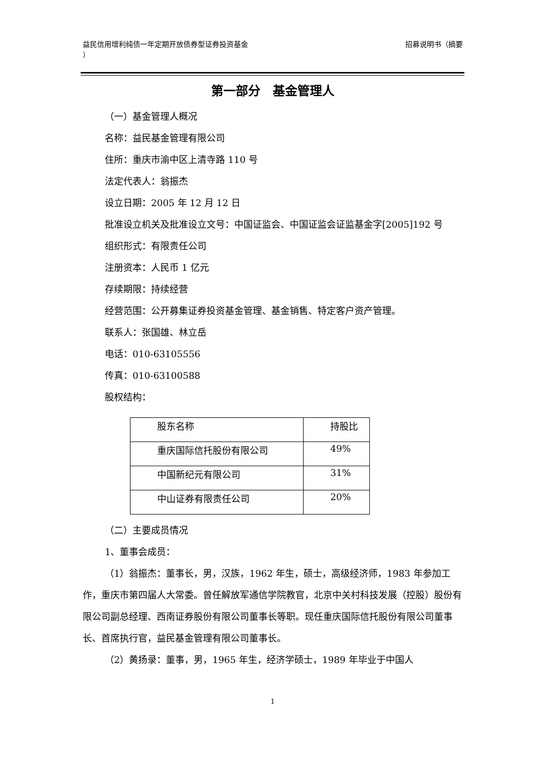益民信用增利纯债一年定期开放债券型证券投资基金
） 招募说明书（摘要
第一部分　基金管理人
（一）基金管理人概况
名称：益民基金管理有限公司
住所：重庆市渝中区上清寺路 110 号
法定代表人：翁振杰
设立日期：2005 年 12 月 12 日
批准设立机关及批准设立文号：中国证监会、中国证监会证监基金字[2005]192 号
组织形式：有限责任公司
注册资本：人民币 1 亿元
存续期限：持续经营
经营范围：公开募集证券投资基金管理、基金销售、特定客户资产管理。
联系人：张国雄、林立岳
电话：010-63105556
传真：010-63100588
股权结构：
| 股东名称 | 持股比 |
| 重庆国际信托股份有限公司 | 49% |
| 中国新纪元有限公司 | 31% |
| 中山证券有限责任公司 | 20% |
（二）主要成员情况
1、董事会成员：
（1）翁振杰：董事长，男，汉族，1962 年生，硕士，高级经济师，1983 年参加工作，重庆市第四届人大常委。曾任解放军通信学院教官，北京中关村科技发展（控股）股份有限公司副总经理、西南证券股份有限公司董事长等职。现任重庆国际信托股份有限公司董事长、首席执行官，益民基金管理有限公司董事长。
（2）黄扬录：董事，男，1965 年生，经济学硕士，1989 年毕业于中国人
1